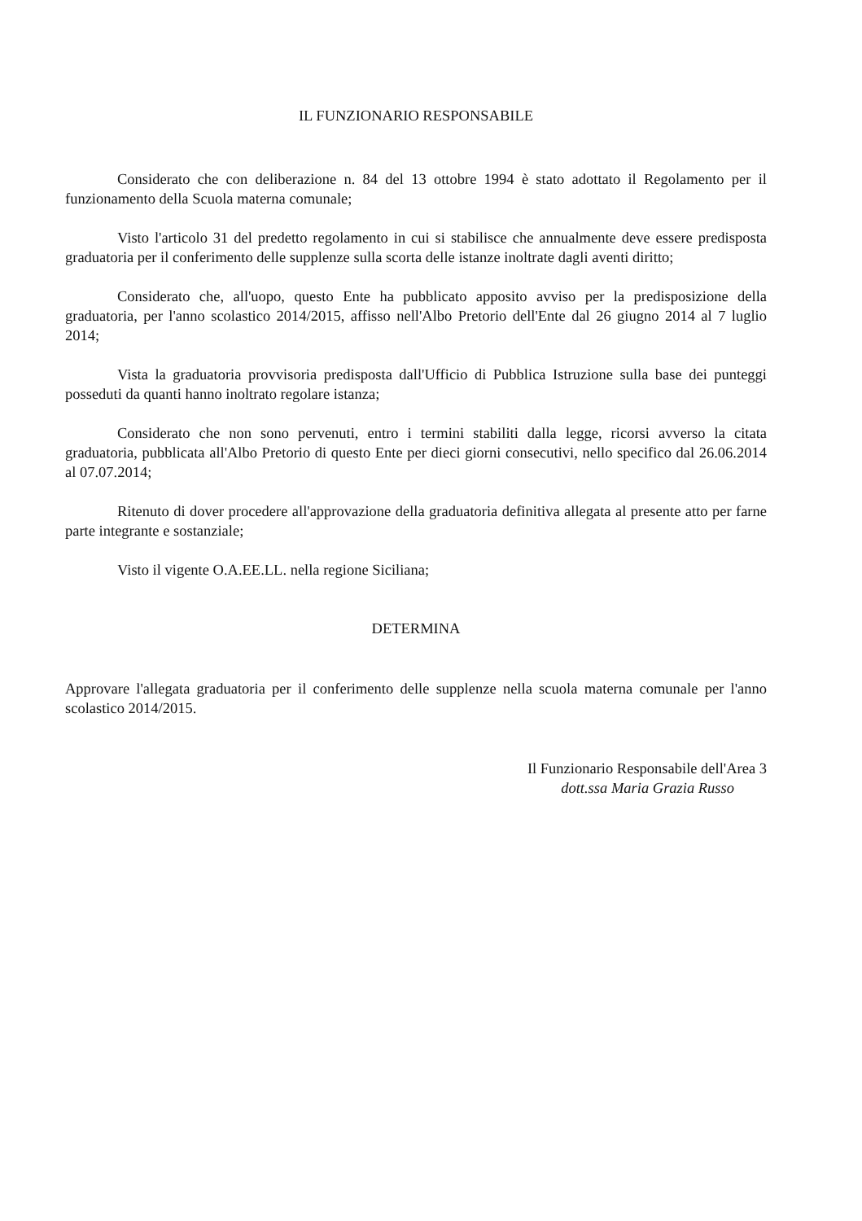IL FUNZIONARIO RESPONSABILE
Considerato che con deliberazione n. 84 del 13 ottobre 1994 è stato adottato il Regolamento per il funzionamento della Scuola materna comunale;
Visto l'articolo 31 del predetto regolamento in cui si stabilisce che annualmente deve essere predisposta graduatoria per il conferimento delle supplenze sulla scorta delle istanze inoltrate dagli aventi diritto;
Considerato che, all'uopo, questo Ente ha pubblicato apposito avviso per la predisposizione della graduatoria, per l'anno scolastico 2014/2015, affisso nell'Albo Pretorio dell'Ente dal 26 giugno 2014 al 7 luglio 2014;
Vista la graduatoria provvisoria predisposta dall'Ufficio di Pubblica Istruzione sulla base dei punteggi posseduti da quanti hanno inoltrato regolare istanza;
Considerato che non sono pervenuti, entro i termini stabiliti dalla legge, ricorsi avverso la citata graduatoria, pubblicata all'Albo Pretorio di questo Ente per dieci giorni consecutivi, nello specifico dal 26.06.2014 al 07.07.2014;
Ritenuto di dover procedere all'approvazione della graduatoria definitiva allegata al presente atto per farne parte integrante e sostanziale;
Visto il vigente O.A.EE.LL. nella regione Siciliana;
DETERMINA
Approvare l'allegata graduatoria per il conferimento delle supplenze nella scuola materna comunale per l'anno scolastico 2014/2015.
Il Funzionario Responsabile dell'Area 3
dott.ssa Maria Grazia Russo